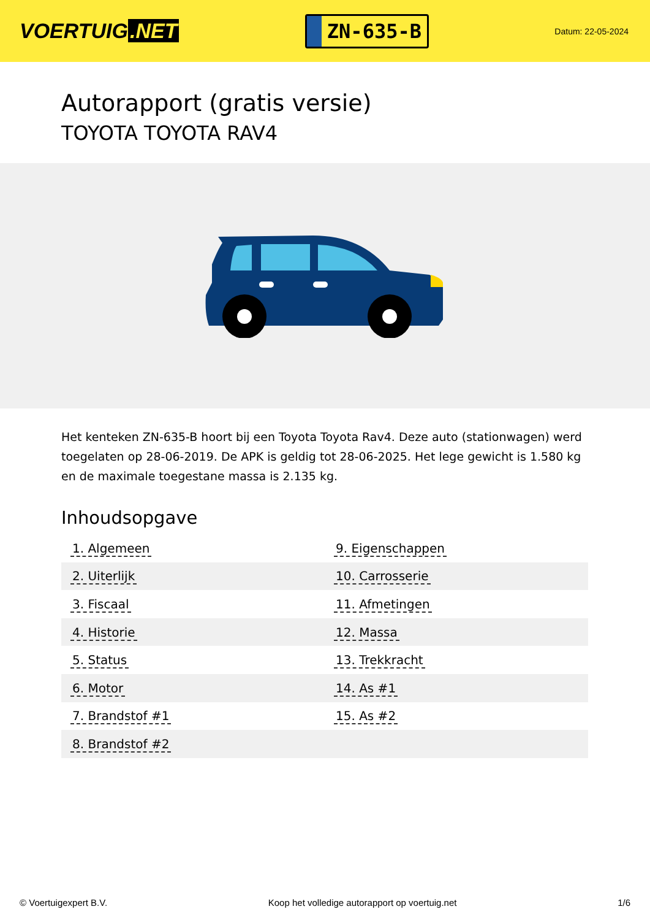VOERTUIG.NET
ZN-635-B
Datum: 22-05-2024
Autorapport (gratis versie)
TOYOTA TOYOTA RAV4
Het kenteken ZN-635-B hoort bij een Toyota Toyota Rav4. Deze auto (stationwagen) werd toegelaten op 28-06-2019. De APK is geldig tot 28-06-2025. Het lege gewicht is 1.580 kg en de maximale toegestane massa is 2.135 kg.
Inhoudsopgave
| 1. Algemeen | 9. Eigenschappen |
| 2. Uiterlijk | 10. Carrosserie |
| 3. Fiscaal | 11. Afmetingen |
| 4. Historie | 12. Massa |
| 5. Status | 13. Trekkracht |
| 6. Motor | 14. As #1 |
| 7. Brandstof #1 | 15. As #2 |
| 8. Brandstof #2 | |
© Voertuigexpert B.V. Koop het volledige autorapport op voertuig.net 1/6